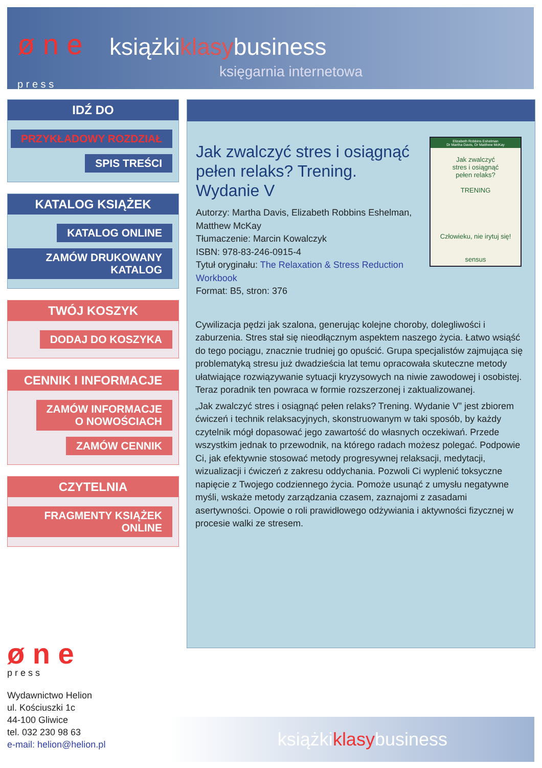ø n e
p r e s s
książkiklasybusiness
księgarnia internetowa
IDŹ DO
PRZYKŁADOWY ROZDZIAŁ
SPIS TREŚCI
KATALOG KSIĄŻEK
KATALOG ONLINE
ZAMÓW DRUKOWANY KATALOG
TWÓJ KOSZYK
DODAJ DO KOSZYKA
CENNIK I INFORMACJE
ZAMÓW INFORMACJE
O NOWOŚCIACH
ZAMÓW CENNIK
CZYTELNIA
FRAGMENTY KSIĄŻEK ONLINE
Elizabeth Robbins Eshelman
Dr Martha Davis, Dr Matthew McKay
Jak zwalczyć
stres i osiągnąć
pełen relaks?
TRENING
Człowieku, nie irytuj się!
sensus
Jak zwalczyć stres i osiągnąć pełen relaks? Trening. Wydanie V
Autorzy: Martha Davis, Elizabeth Robbins Eshelman, Matthew McKay
Tłumaczenie: Marcin Kowalczyk
ISBN: 978-83-246-0915-4
Tytuł oryginału: The Relaxation & Stress Reduction Workbook
Format: B5, stron: 376
Cywilizacja pędzi jak szalona, generując kolejne choroby, dolegliwości i zaburzenia. Stres stał się nieodłącznym aspektem naszego życia. Łatwo wsiąść do tego pociągu, znacznie trudniej go opuścić. Grupa specjalistów zajmująca się problematyką stresu już dwadzieścia lat temu opracowała skuteczne metody ułatwiające rozwiązywanie sytuacji kryzysowych na niwie zawodowej i osobistej. Teraz poradnik ten powraca w formie rozszerzonej i zaktualizowanej.
„Jak zwalczyć stres i osiągnąć pełen relaks? Trening. Wydanie V” jest zbiorem ćwiczeń i technik relaksacyjnych, skonstruowanym w taki sposób, by każdy czytelnik mógł dopasować jego zawartość do własnych oczekiwań. Przede wszystkim jednak to przewodnik, na którego radach możesz polegać. Podpowie Ci, jak efektywnie stosować metody progresywnej relaksacji, medytacji, wizualizacji i ćwiczeń z zakresu oddychania. Pozwoli Ci wyplenić toksyczne napięcie z Twojego codziennego życia. Pomoże usunąć z umysłu negatywne myśli, wskaże metody zarządzania czasem, zaznajomi z zasadami asertywności. Opowie o roli prawidłowego odżywiania i aktywności fizycznej w procesie walki ze stresem.
ø n e
p r e s s
Wydawnictwo Helion
ul. Kościuszki 1c
44-100 Gliwice
tel. 032 230 98 63
e-mail: helion@helion.pl
książkiklasybusiness